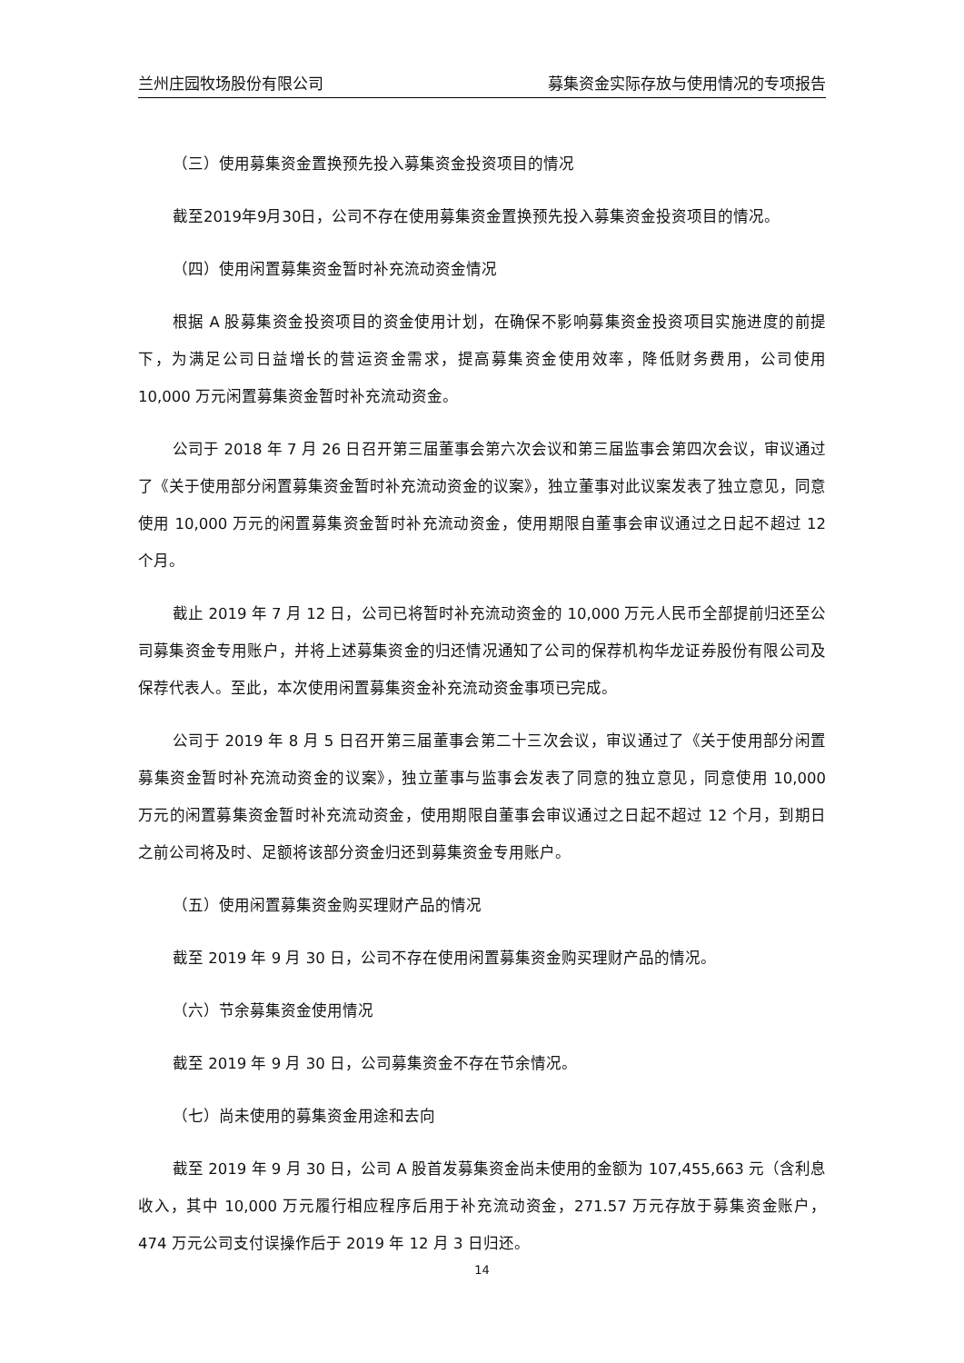兰州庄园牧场股份有限公司 募集资金实际存放与使用情况的专项报告
（三）使用募集资金置换预先投入募集资金投资项目的情况
截至2019年9月30日，公司不存在使用募集资金置换预先投入募集资金投资项目的情况。
（四）使用闲置募集资金暂时补充流动资金情况
根据 A 股募集资金投资项目的资金使用计划，在确保不影响募集资金投资项目实施进度的前提下，为满足公司日益增长的营运资金需求，提高募集资金使用效率，降低财务费用，公司使用 10,000 万元闲置募集资金暂时补充流动资金。
公司于 2018 年 7 月 26 日召开第三届董事会第六次会议和第三届监事会第四次会议，审议通过了《关于使用部分闲置募集资金暂时补充流动资金的议案》，独立董事对此议案发表了独立意见，同意使用 10,000 万元的闲置募集资金暂时补充流动资金，使用期限自董事会审议通过之日起不超过 12 个月。
截止 2019 年 7 月 12 日，公司已将暂时补充流动资金的 10,000 万元人民币全部提前归还至公司募集资金专用账户，并将上述募集资金的归还情况通知了公司的保荐机构华龙证券股份有限公司及保荐代表人。至此，本次使用闲置募集资金补充流动资金事项已完成。
公司于 2019 年 8 月 5 日召开第三届董事会第二十三次会议，审议通过了《关于使用部分闲置募集资金暂时补充流动资金的议案》，独立董事与监事会发表了同意的独立意见，同意使用 10,000 万元的闲置募集资金暂时补充流动资金，使用期限自董事会审议通过之日起不超过 12 个月，到期日之前公司将及时、足额将该部分资金归还到募集资金专用账户。
（五）使用闲置募集资金购买理财产品的情况
截至 2019 年 9 月 30 日，公司不存在使用闲置募集资金购买理财产品的情况。
（六）节余募集资金使用情况
截至 2019 年 9 月 30 日，公司募集资金不存在节余情况。
（七）尚未使用的募集资金用途和去向
截至 2019 年 9 月 30 日，公司 A 股首发募集资金尚未使用的金额为 107,455,663 元（含利息收入，其中 10,000 万元履行相应程序后用于补充流动资金，271.57 万元存放于募集资金账户，474 万元公司支付误操作后于 2019 年 12 月 3 日归还。
14